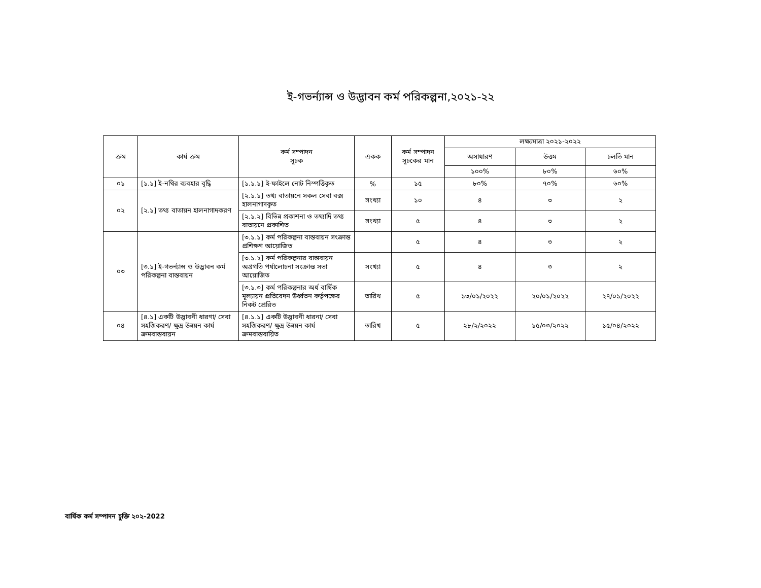ই-গভর্ন্যান্স ও উদ্ভাবন কর্ম পরিকল্পনা,২০২১-২২
| ক্রম | কার্য ক্রম | কর্ম সম্পাদন সূচক | একক | কর্ম সম্পাদন সূচকের মান | লক্ষ্যমাত্রা ২০২১-২০২২ | | |
| --- | --- | --- | --- | --- | --- | --- | --- |
| | | | | | অসাধারণ | উত্তম | চলতি মান |
| | | | | | ১০০% | ৮০% | ৬০% |
| ০১ | [১.১] ই-নথির ব্যবহার বৃদ্ধি | [১.১.১] ই-ফাইলে নোট নিস্পত্তিকৃত | % | ১৫ | ৮০% | ৭০% | ৬০% |
| ০২ | [২.১] তথ্য বাতায়ন হালনাগাদকরণ | [২.১.১] তথ্য বাতায়নে সকল সেবা বক্স হালনাগাদকৃত | সংখ্যা | ১০ | ৪ | ৩ | ২ |
| | | [২.১.২] বিভিন্ন প্রকাশনা ও তথ্যাদি তথ্য বাতায়নে প্রকাশিত | সংখ্যা | ৫ | ৪ | ৩ | ২ |
| ০৩ | [৩.১] ই-গভর্ন্যান্স ও উদ্ভাবন কর্ম পরিকল্পনা বাস্তবায়ন | [৩.১.১] কর্ম পরিকল্পনা বাস্তবায়ন সংক্রান্ত প্রশিক্ষণ আয়োজিত | | ৫ | ৪ | ৩ | ২ |
| | | [৩.১.২] কর্ম পরিকল্পনার বাস্তবায়ন অগ্রগতি পর্যালোচনা সংক্রান্ত সভা আয়োজিত | সংখ্যা | ৫ | ৪ | ৩ | ২ |
| | | [৩.১.৩] কর্ম পরিকল্পনার অর্ধ বার্ষিক মূল্যায়ন প্রতিবেদন উর্ধ্বতন কর্তৃপক্ষের নিকট প্রেরিত | তারিখ | ৫ | ১৩/০১/২০২২ | ২০/০১/২০২২ | ২৭/০১/২০২২ |
| ০৪ | [৪.১] একটি উদ্ভাবনী ধারণা/ সেবা সহজিকরণ/ ক্ষুদ্র উন্নয়ন কার্য ক্রমবাস্তবায়ন | [৪.১.১] একটি উদ্ভাবনী ধারনা/ সেবা সহজিকরণ/ ক্ষুদ্র উন্নয়ন কার্য ক্রমবাস্তবায়িত | তারিখ | ৫ | ২৮/২/২০২২ | ১৫/০৩/২০২২ | ১৫/০৪/২০২২ |
বার্ষিক কর্ম সম্পাদন চুক্তি ২০২-2022